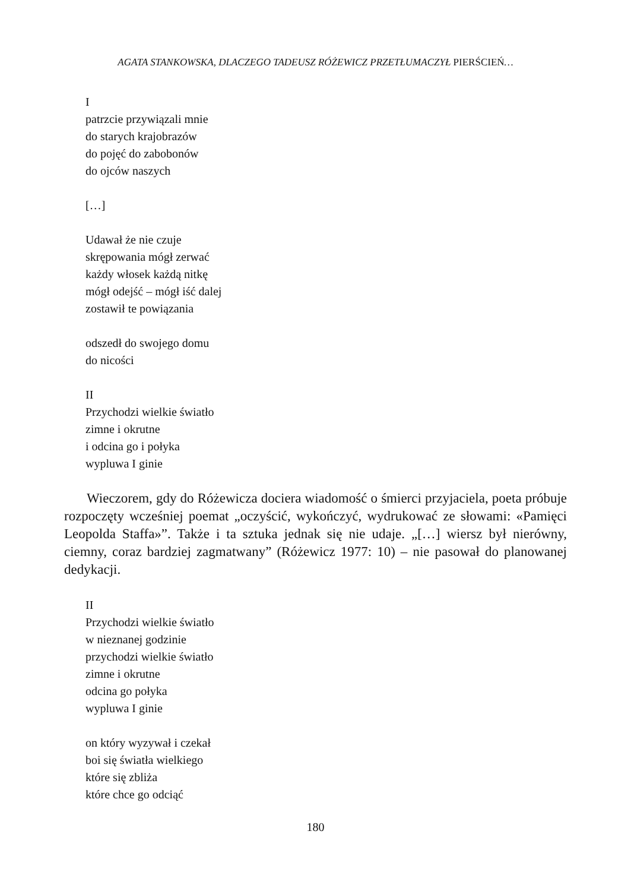AGATA STANKOWSKA, DLACZEGO TADEUSZ RÓŻEWICZ PRZETŁUMACZYŁ PIERŚCIEŃ…
I
patrzcie przywiązali mnie
do starych krajobrazów
do pojęć do zabobonów
do ojców naszych
[…]
Udawał że nie czuje
skrępowania mógł zerwać
każdy włosek każdą nitkę
mógł odejść – mógł iść dalej
zostawił te powiązania
odszedł do swojego domu
do nicości
II
Przychodzi wielkie światło
zimne i okrutne
i odcina go i połyka
wypluwa I ginie
Wieczorem, gdy do Różewicza dociera wiadomość o śmierci przyjaciela, poeta próbuje rozpoczęty wcześniej poemat „oczyścić, wykończyć, wydrukować ze słowami: «Pamięci Leopolda Staffa»”. Także i ta sztuka jednak się nie udaje. „[…] wiersz był nierówny, ciemny, coraz bardziej zagmatwany” (Różewicz 1977: 10) – nie pasował do planowanej dedykacji.
II
Przychodzi wielkie światło
w nieznanej godzinie
przychodzi wielkie światło
zimne i okrutne
odcina go połyka
wypluwa I ginie
on który wyzywał i czekał
boi się światła wielkiego
które się zbliża
które chce go odciąć
180